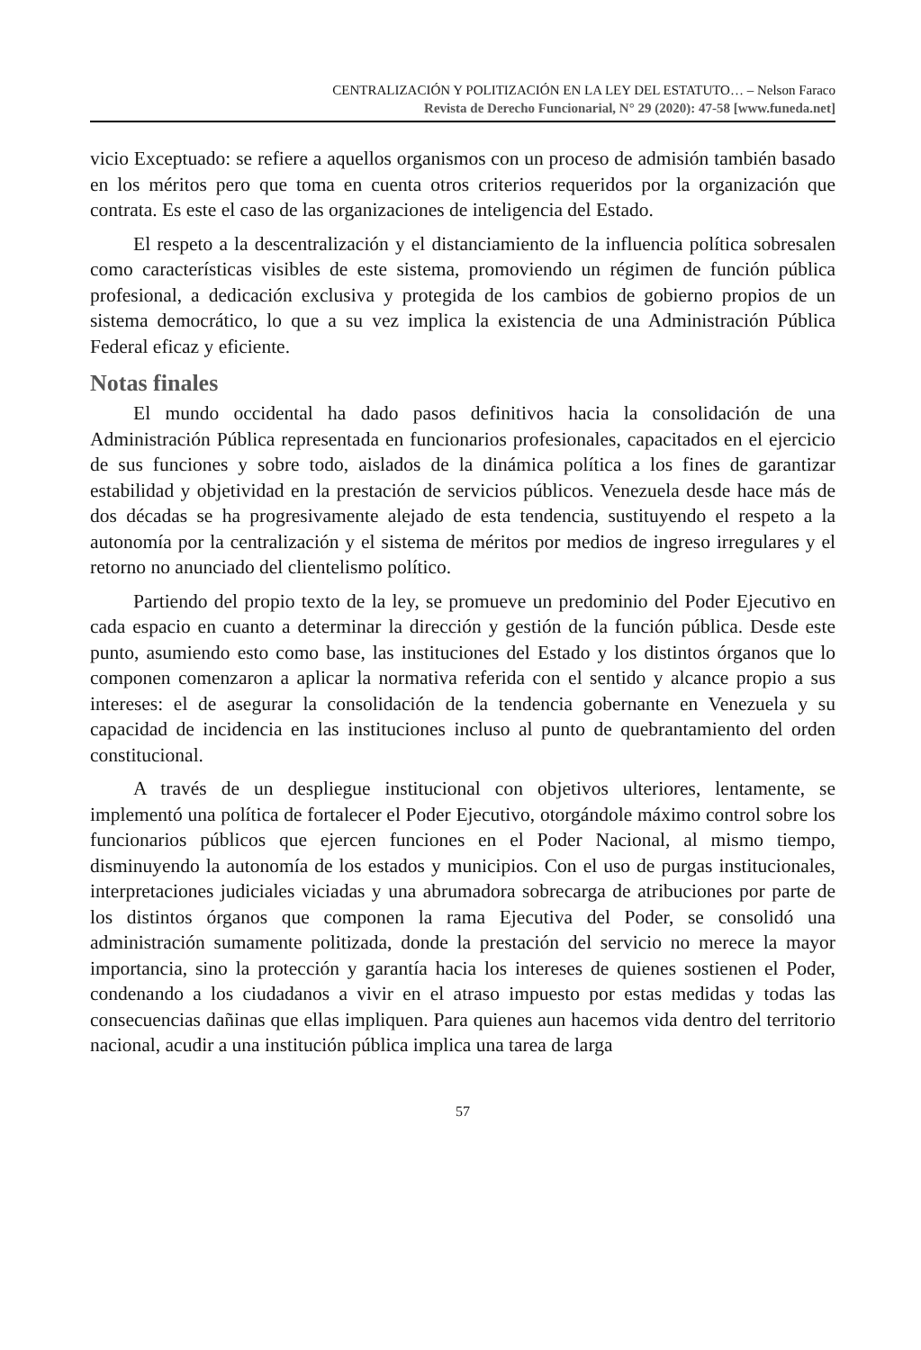CENTRALIZACIÓN Y POLITIZACIÓN EN LA LEY DEL ESTATUTO… – Nelson Faraco
Revista de Derecho Funcionarial, N° 29 (2020): 47-58 [www.funeda.net]
vicio Exceptuado: se refiere a aquellos organismos con un proceso de admisión también basado en los méritos pero que toma en cuenta otros criterios requeridos por la organización que contrata. Es este el caso de las organizaciones de inteligencia del Estado.
El respeto a la descentralización y el distanciamiento de la influencia política sobresalen como características visibles de este sistema, promoviendo un régimen de función pública profesional, a dedicación exclusiva y protegida de los cambios de gobierno propios de un sistema democrático, lo que a su vez implica la existencia de una Administración Pública Federal eficaz y eficiente.
Notas finales
El mundo occidental ha dado pasos definitivos hacia la consolidación de una Administración Pública representada en funcionarios profesionales, capacitados en el ejercicio de sus funciones y sobre todo, aislados de la dinámica política a los fines de garantizar estabilidad y objetividad en la prestación de servicios públicos. Venezuela desde hace más de dos décadas se ha progresivamente alejado de esta tendencia, sustituyendo el respeto a la autonomía por la centralización y el sistema de méritos por medios de ingreso irregulares y el retorno no anunciado del clientelismo político.
Partiendo del propio texto de la ley, se promueve un predominio del Poder Ejecutivo en cada espacio en cuanto a determinar la dirección y gestión de la función pública. Desde este punto, asumiendo esto como base, las instituciones del Estado y los distintos órganos que lo componen comenzaron a aplicar la normativa referida con el sentido y alcance propio a sus intereses: el de asegurar la consolidación de la tendencia gobernante en Venezuela y su capacidad de incidencia en las instituciones incluso al punto de quebrantamiento del orden constitucional.
A través de un despliegue institucional con objetivos ulteriores, lentamente, se implementó una política de fortalecer el Poder Ejecutivo, otorgándole máximo control sobre los funcionarios públicos que ejercen funciones en el Poder Nacional, al mismo tiempo, disminuyendo la autonomía de los estados y municipios. Con el uso de purgas institucionales, interpretaciones judiciales viciadas y una abrumadora sobrecarga de atribuciones por parte de los distintos órganos que componen la rama Ejecutiva del Poder, se consolidó una administración sumamente politizada, donde la prestación del servicio no merece la mayor importancia, sino la protección y garantía hacia los intereses de quienes sostienen el Poder, condenando a los ciudadanos a vivir en el atraso impuesto por estas medidas y todas las consecuencias dañinas que ellas impliquen. Para quienes aun hacemos vida dentro del territorio nacional, acudir a una institución pública implica una tarea de larga
57